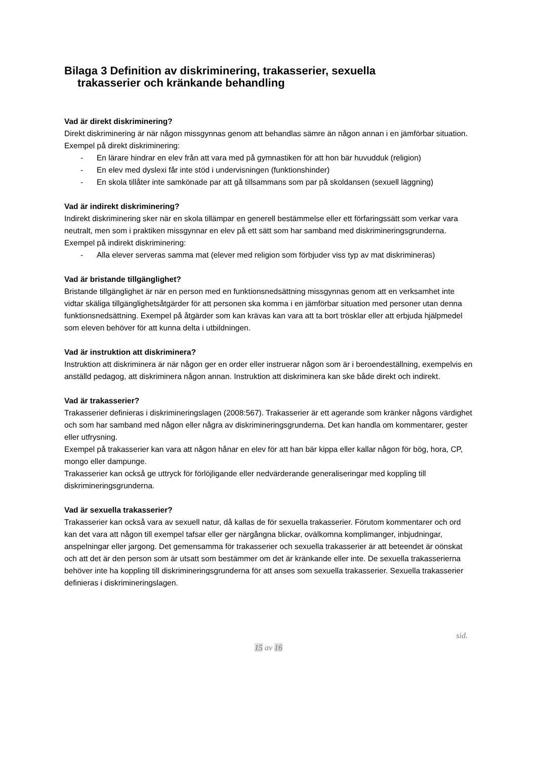Bilaga 3 Definition av diskriminering, trakasserier, sexuella
trakasserier och kränkande behandling
Vad är direkt diskriminering?
Direkt diskriminering är när någon missgynnas genom att behandlas sämre än någon annan i en jämförbar situation. Exempel på direkt diskriminering:
- En lärare hindrar en elev från att vara med på gymnastiken för att hon bär huvudduk (religion)
- En elev med dyslexi får inte stöd i undervisningen (funktionshinder)
- En skola tillåter inte samkönade par att gå tillsammans som par på skoldansen (sexuell läggning)
Vad är indirekt diskriminering?
Indirekt diskriminering sker när en skola tillämpar en generell bestämmelse eller ett förfaringssätt som verkar vara neutralt, men som i praktiken missgynnar en elev på ett sätt som har samband med diskrimineringsgrunderna. Exempel på indirekt diskriminering:
- Alla elever serveras samma mat (elever med religion som förbjuder viss typ av mat diskrimineras)
Vad är bristande tillgänglighet?
Bristande tillgänglighet är när en person med en funktionsnedsättning missgynnas genom att en verksamhet inte vidtar skäliga tillgänglighetsåtgärder för att personen ska komma i en jämförbar situation med personer utan denna funktionsnedsättning. Exempel på åtgärder som kan krävas kan vara att ta bort trösklar eller att erbjuda hjälpmedel som eleven behöver för att kunna delta i utbildningen.
Vad är instruktion att diskriminera?
Instruktion att diskriminera är när någon ger en order eller instruerar någon som är i beroendeställning, exempelvis en anställd pedagog, att diskriminera någon annan. Instruktion att diskriminera kan ske både direkt och indirekt.
Vad är trakasserier?
Trakasserier definieras i diskrimineringslagen (2008:567). Trakasserier är ett agerande som kränker någons värdighet och som har samband med någon eller några av diskrimineringsgrunderna. Det kan handla om kommentarer, gester eller utfrysning.
Exempel på trakasserier kan vara att någon hånar en elev för att han bär kippa eller kallar någon för bög, hora, CP, mongo eller dampunge.
Trakasserier kan också ge uttryck för förlöjligande eller nedvärderande generaliseringar med koppling till diskrimineringsgrunderna.
Vad är sexuella trakasserier?
Trakasserier kan också vara av sexuell natur, då kallas de för sexuella trakasserier. Förutom kommentarer och ord kan det vara att någon till exempel tafsar eller ger närgångna blickar, ovälkomna komplimanger, inbjudningar, anspelningar eller jargong. Det gemensamma för trakasserier och sexuella trakasserier är att beteendet är oönskat och att det är den person som är utsatt som bestämmer om det är kränkande eller inte. De sexuella trakasserierna behöver inte ha koppling till diskrimineringsgrunderna för att anses som sexuella trakasserier. Sexuella trakasserier definieras i diskrimineringslagen.
sid.
15 av 16